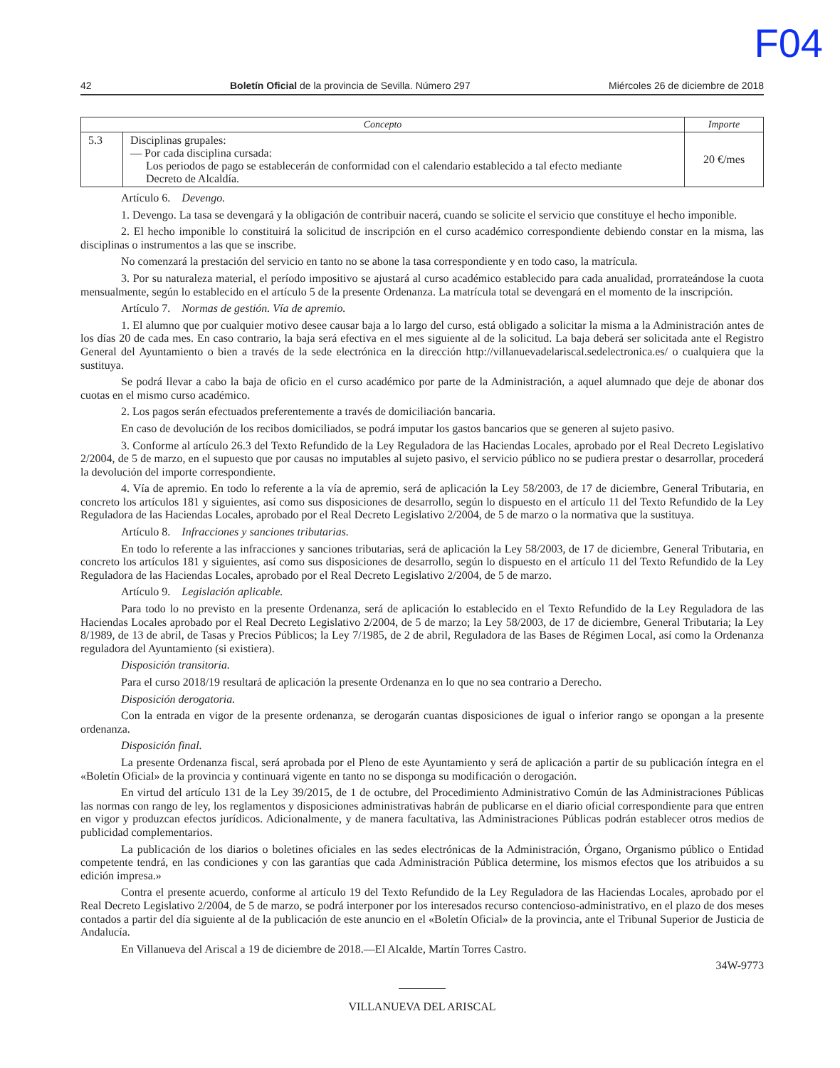F04
42 Boletín Oficial de la provincia de Sevilla. Número 297 Miércoles 26 de diciembre de 2018
| Concepto | | Importe |
| --- | --- | --- |
| 5.3 | Disciplinas grupales: — Por cada disciplina cursada: Los periodos de pago se establecerán de conformidad con el calendario establecido a tal efecto mediante Decreto de Alcaldía. | 20 €/mes |
Artículo 6. Devengo.
1. Devengo. La tasa se devengará y la obligación de contribuir nacerá, cuando se solicite el servicio que constituye el hecho imponible.
2. El hecho imponible lo constituirá la solicitud de inscripción en el curso académico correspondiente debiendo constar en la misma, las disciplinas o instrumentos a las que se inscribe.
No comenzará la prestación del servicio en tanto no se abone la tasa correspondiente y en todo caso, la matrícula.
3. Por su naturaleza material, el período impositivo se ajustará al curso académico establecido para cada anualidad, prorrateándose la cuota mensualmente, según lo establecido en el artículo 5 de la presente Ordenanza. La matrícula total se devengará en el momento de la inscripción.
Artículo 7. Normas de gestión. Vía de apremio.
1. El alumno que por cualquier motivo desee causar baja a lo largo del curso, está obligado a solicitar la misma a la Administración antes de los días 20 de cada mes. En caso contrario, la baja será efectiva en el mes siguiente al de la solicitud. La baja deberá ser solicitada ante el Registro General del Ayuntamiento o bien a través de la sede electrónica en la dirección http://villanuevadelariscal.sedelectronica.es/ o cualquiera que la sustituya.
Se podrá llevar a cabo la baja de oficio en el curso académico por parte de la Administración, a aquel alumnado que deje de abonar dos cuotas en el mismo curso académico.
2. Los pagos serán efectuados preferentemente a través de domiciliación bancaria.
En caso de devolución de los recibos domiciliados, se podrá imputar los gastos bancarios que se generen al sujeto pasivo.
3. Conforme al artículo 26.3 del Texto Refundido de la Ley Reguladora de las Haciendas Locales, aprobado por el Real Decreto Legislativo 2/2004, de 5 de marzo, en el supuesto que por causas no imputables al sujeto pasivo, el servicio público no se pudiera prestar o desarrollar, procederá la devolución del importe correspondiente.
4. Vía de apremio. En todo lo referente a la vía de apremio, será de aplicación la Ley 58/2003, de 17 de diciembre, General Tributaria, en concreto los artículos 181 y siguientes, así como sus disposiciones de desarrollo, según lo dispuesto en el artículo 11 del Texto Refundido de la Ley Reguladora de las Haciendas Locales, aprobado por el Real Decreto Legislativo 2/2004, de 5 de marzo o la normativa que la sustituya.
Artículo 8. Infracciones y sanciones tributarias.
En todo lo referente a las infracciones y sanciones tributarias, será de aplicación la Ley 58/2003, de 17 de diciembre, General Tributaria, en concreto los artículos 181 y siguientes, así como sus disposiciones de desarrollo, según lo dispuesto en el artículo 11 del Texto Refundido de la Ley Reguladora de las Haciendas Locales, aprobado por el Real Decreto Legislativo 2/2004, de 5 de marzo.
Artículo 9. Legislación aplicable.
Para todo lo no previsto en la presente Ordenanza, será de aplicación lo establecido en el Texto Refundido de la Ley Reguladora de las Haciendas Locales aprobado por el Real Decreto Legislativo 2/2004, de 5 de marzo; la Ley 58/2003, de 17 de diciembre, General Tributaria; la Ley 8/1989, de 13 de abril, de Tasas y Precios Públicos; la Ley 7/1985, de 2 de abril, Reguladora de las Bases de Régimen Local, así como la Ordenanza reguladora del Ayuntamiento (si existiera).
Disposición transitoria.
Para el curso 2018/19 resultará de aplicación la presente Ordenanza en lo que no sea contrario a Derecho.
Disposición derogatoria.
Con la entrada en vigor de la presente ordenanza, se derogarán cuantas disposiciones de igual o inferior rango se opongan a la presente ordenanza.
Disposición final.
La presente Ordenanza fiscal, será aprobada por el Pleno de este Ayuntamiento y será de aplicación a partir de su publicación íntegra en el «Boletín Oficial» de la provincia y continuará vigente en tanto no se disponga su modificación o derogación.
En virtud del artículo 131 de la Ley 39/2015, de 1 de octubre, del Procedimiento Administrativo Común de las Administraciones Públicas las normas con rango de ley, los reglamentos y disposiciones administrativas habrán de publicarse en el diario oficial correspondiente para que entren en vigor y produzcan efectos jurídicos. Adicionalmente, y de manera facultativa, las Administraciones Públicas podrán establecer otros medios de publicidad complementarios.
La publicación de los diarios o boletines oficiales en las sedes electrónicas de la Administración, Órgano, Organismo público o Entidad competente tendrá, en las condiciones y con las garantías que cada Administración Pública determine, los mismos efectos que los atribuidos a su edición impresa.»
Contra el presente acuerdo, conforme al artículo 19 del Texto Refundido de la Ley Reguladora de las Haciendas Locales, aprobado por el Real Decreto Legislativo 2/2004, de 5 de marzo, se podrá interponer por los interesados recurso contencioso-administrativo, en el plazo de dos meses contados a partir del día siguiente al de la publicación de este anuncio en el «Boletín Oficial» de la provincia, ante el Tribunal Superior de Justicia de Andalucía.
En Villanueva del Ariscal a 19 de diciembre de 2018.—El Alcalde, Martín Torres Castro.
34W-9773
VILLANUEVA DEL ARISCAL